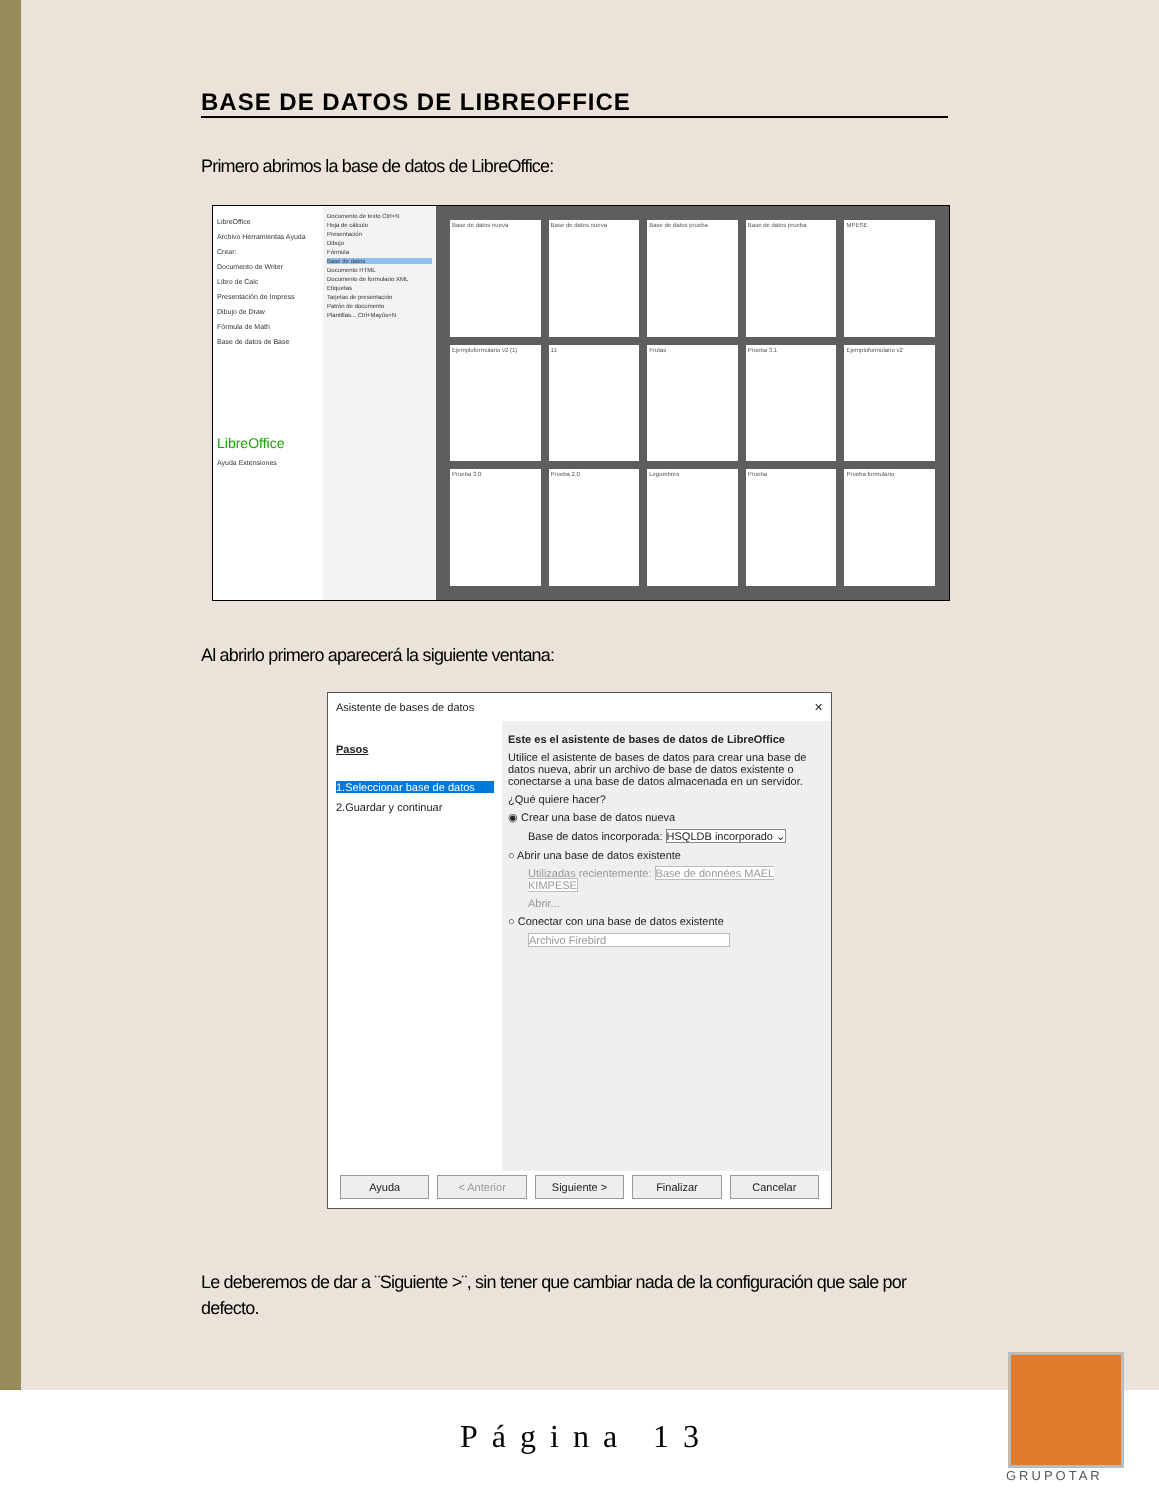BASE DE DATOS DE LIBREOFFICE
Primero abrimos la base de datos de LibreOffice:
LibreOffice
Archivo Herramientas Ayuda
Crear:
Documento de Writer
Libro de Calc
Presentación de Impress
Dibujo de Draw
Fórmula de Math
Base de datos de Base
LibreOffice
Ayuda Extensiones
Documento de texto Ctrl+N
Hoja de cálculo
Presentación
Dibujo
Fórmula
Base de datos
Documento HTML
Documento de formulario XML
Etiquetas
Tarjetas de presentación
Patrón de documento
Plantillas... Ctrl+Mayús+N
Base de datos nueva
Base de datos nueva
Base de datos prueba
Base de datos prueba
MPESE
Ejemploformulario v2 (1)
11
Frutas
Prueba 3.1
Ejemploformulario v2
Prueba 3.0
Prueba 2.0
Legumbres
Prueba
Prueba formulario
Al abrirlo primero aparecerá la siguiente ventana:
Asistente de bases de datos ✕
Pasos
1.Seleccionar base de datos
2.Guardar y continuar
Este es el asistente de bases de datos de LibreOffice
Utilice el asistente de bases de datos para crear una base de datos nueva, abrir un archivo de base de datos existente o conectarse a una base de datos almacenada en un servidor.
¿Qué quiere hacer?
◉ Crear una base de datos nueva
Base de datos incorporada: HSQLDB incorporado ⌄
○ Abrir una base de datos existente
Utilizadas recientemente: Base de données MAEL KIMPESE
Abrir...
○ Conectar con una base de datos existente
Archivo Firebird
Ayuda < Anterior Siguiente > Finalizar Cancelar
Le deberemos de dar a ¨Siguiente >¨, sin tener que cambiar nada de la configuración que sale por defecto.
Página 13
GRUPOTAR